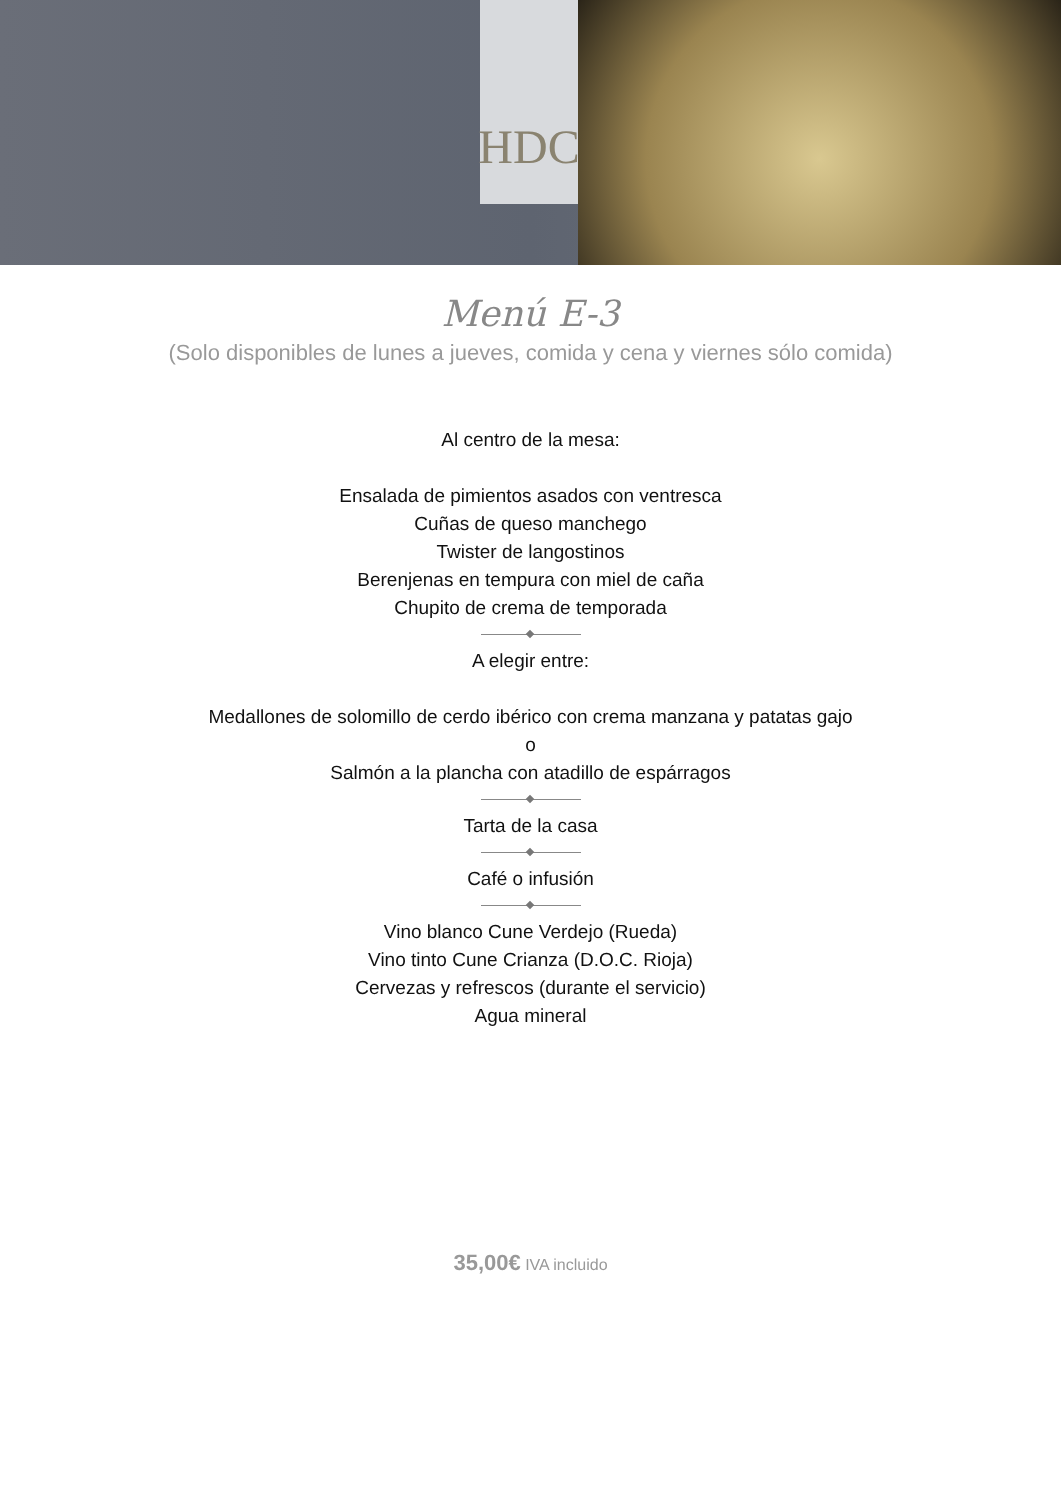HDC
Menú E-3
(Solo disponibles de lunes a jueves, comida y cena y viernes sólo comida)
Al centro de la mesa:
Ensalada de pimientos asados con ventresca
Cuñas de queso manchego
Twister de langostinos
Berenjenas en tempura con miel de caña
Chupito de crema de temporada
A elegir entre:
Medallones de solomillo de cerdo ibérico con crema manzana y patatas gajo
o
Salmón a la plancha con atadillo de espárragos
Tarta de la casa
Café o infusión
Vino blanco Cune Verdejo (Rueda)
Vino tinto Cune Crianza (D.O.C. Rioja)
Cervezas y refrescos (durante el servicio)
Agua mineral
35,00€ IVA incluido